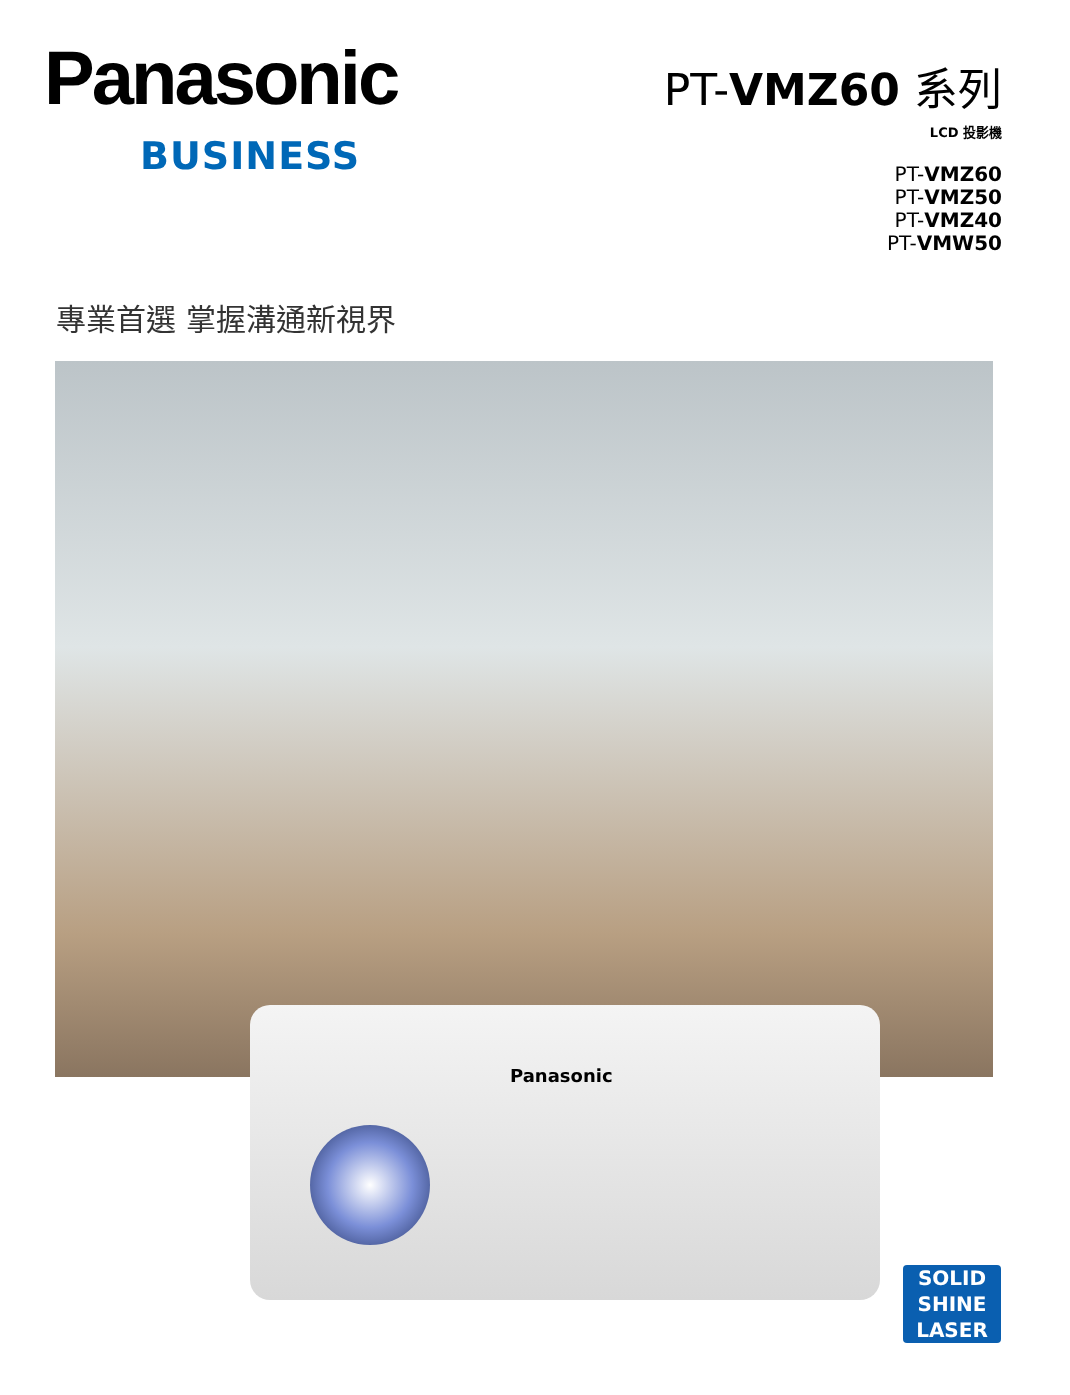Panasonic
BUSINESS
PT-VMZ60 系列
LCD 投影機
PT-VMZ60
PT-VMZ50
PT-VMZ40
PT-VMW50
專業首選 掌握溝通新視界
Panasonic
SOLID
SHINE
LASER